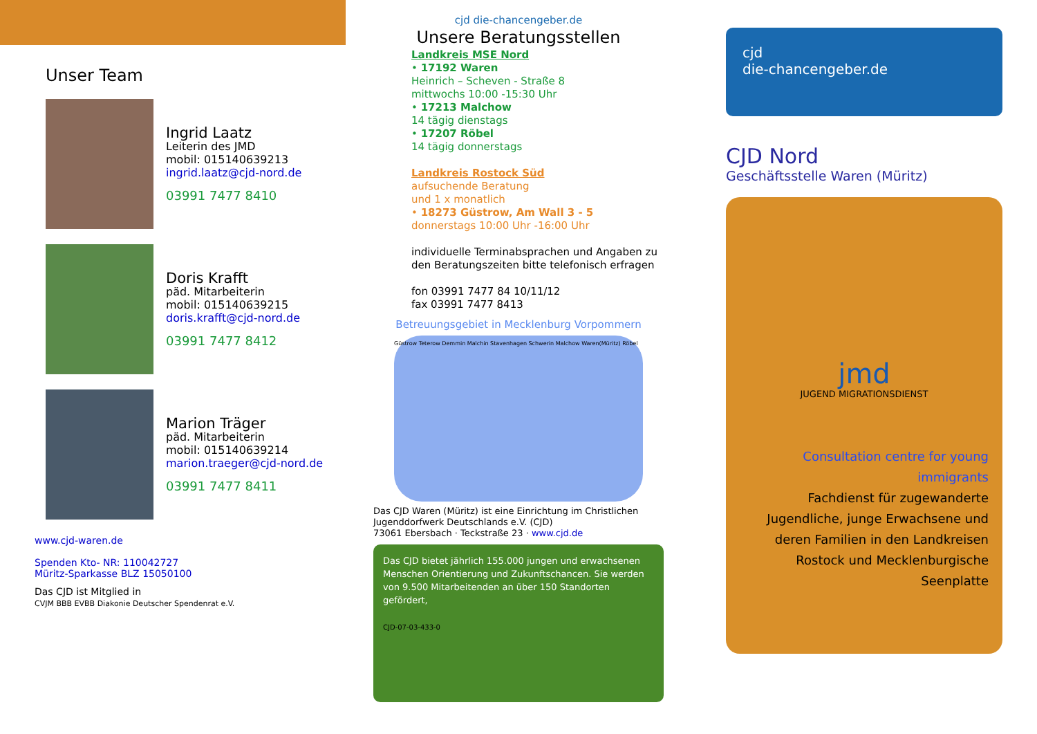Unser Team
Ingrid Laatz
Leiterin des JMD
mobil: 015140639213
ingrid.laatz@cjd-nord.de
03991 7477 8410
Doris Krafft
päd. Mitarbeiterin
mobil: 015140639215
doris.krafft@cjd-nord.de
03991 7477 8412
Marion Träger
päd. Mitarbeiterin
mobil: 015140639214
marion.traeger@cjd-nord.de
03991 7477 8411
www.cjd-waren.de
Spenden Kto- NR: 110042727
Müritz-Sparkasse BLZ 15050100
Das CJD ist Mitglied in
CVJM BBB EVBB Diakonie Deutscher Spendenrat e.V.
cjd die-chancengeber.de
Unsere Beratungsstellen
Landkreis MSE Nord
• 17192 Waren
Heinrich – Scheven - Straße 8
mittwochs 10:00 -15:30 Uhr
• 17213 Malchow
14 tägig dienstags
• 17207 Röbel
14 tägig donnerstags
Landkreis Rostock Süd
aufsuchende Beratung
und 1 x monatlich
• 18273 Güstrow, Am Wall 3 - 5
donnerstags 10:00 Uhr -16:00 Uhr
individuelle Terminabsprachen und Angaben zu den Beratungszeiten bitte telefonisch erfragen
fon 03991 7477 84 10/11/12
fax 03991 7477 8413
Betreuungsgebiet in Mecklenburg Vorpommern
Güstrow Teterow Demmin Malchin Stavenhagen Schwerin Malchow Waren(Müritz) Röbel
Das CJD Waren (Müritz) ist eine Einrichtung im Christlichen Jugenddorfwerk Deutschlands e.V. (CJD)
73061 Ebersbach · Teckstraße 23 · www.cjd.de
Das CJD bietet jährlich 155.000 jungen und erwachsenen Menschen Orientierung und Zukunftschancen. Sie werden von 9.500 Mitarbeitenden an über 150 Standorten gefördert,
CJD-07-03-433-0
cjd
die-chancengeber.de
CJD Nord
Geschäftsstelle Waren (Müritz)
jmd
JUGEND MIGRATIONSDIENST
Consultation centre for young immigrants
Fachdienst für zugewanderte Jugendliche, junge Erwachsene und deren Familien in den Landkreisen Rostock und Mecklenburgische Seenplatte